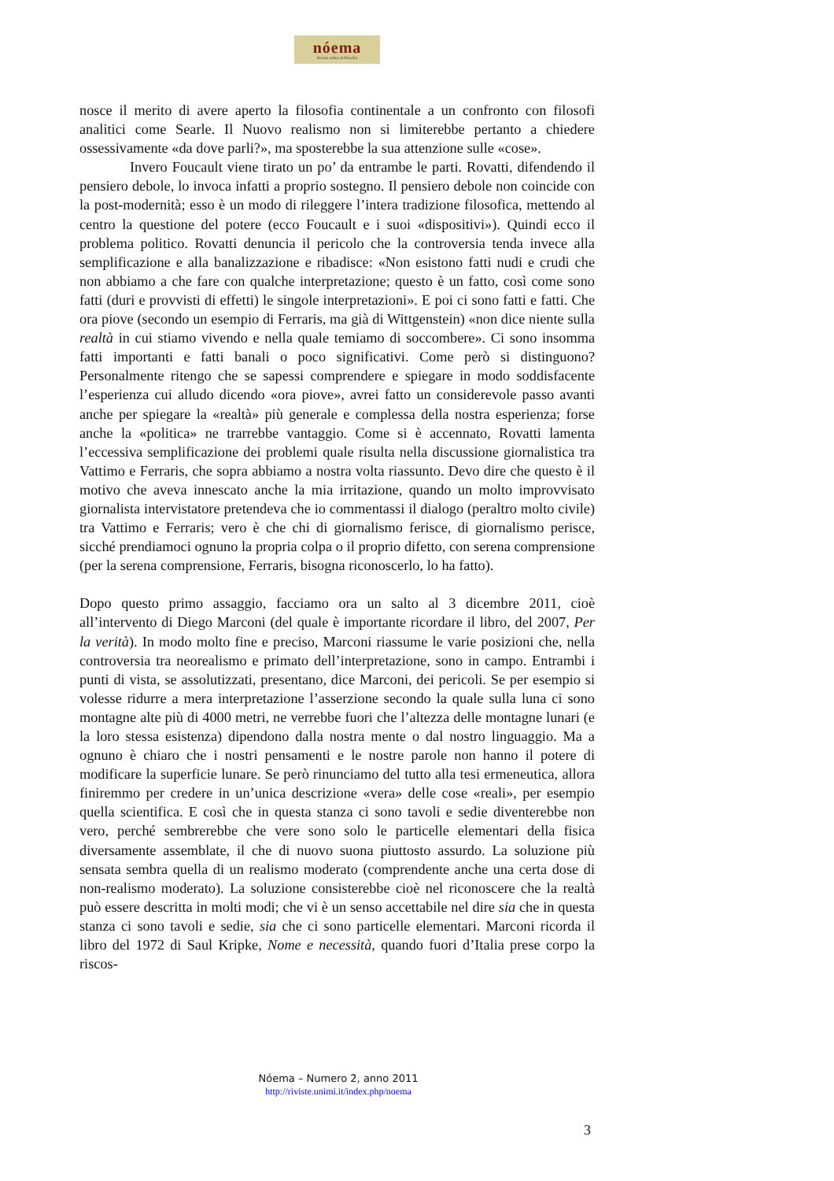nóema
Rivista online di filosofia
nosce il merito di avere aperto la filosofia continentale a un confronto con filosofi analitici come Searle. Il Nuovo realismo non si limiterebbe pertanto a chiedere ossessivamente «da dove parli?», ma sposterebbe la sua attenzione sulle «cose».
Invero Foucault viene tirato un po’ da entrambe le parti. Rovatti, difendendo il pensiero debole, lo invoca infatti a proprio sostegno. Il pensiero debole non coincide con la post-modernità; esso è un modo di rileggere l’intera tradizione filosofica, mettendo al centro la questione del potere (ecco Foucault e i suoi «dispositivi»). Quindi ecco il problema politico. Rovatti denuncia il pericolo che la controversia tenda invece alla semplificazione e alla banalizzazione e ribadisce: «Non esistono fatti nudi e crudi che non abbiamo a che fare con qualche interpretazione; questo è un fatto, così come sono fatti (duri e provvisti di effetti) le singole interpretazioni». E poi ci sono fatti e fatti. Che ora piove (secondo un esempio di Ferraris, ma già di Wittgenstein) «non dice niente sulla realtà in cui stiamo vivendo e nella quale temiamo di soccombere». Ci sono insomma fatti importanti e fatti banali o poco significativi. Come però si distinguono? Personalmente ritengo che se sapessi comprendere e spiegare in modo soddisfacente l’esperienza cui alludo dicendo «ora piove», avrei fatto un considerevole passo avanti anche per spiegare la «realtà» più generale e complessa della nostra esperienza; forse anche la «politica» ne trarrebbe vantaggio. Come si è accennato, Rovatti lamenta l’eccessiva semplificazione dei problemi quale risulta nella discussione giornalistica tra Vattimo e Ferraris, che sopra abbiamo a nostra volta riassunto. Devo dire che questo è il motivo che aveva innescato anche la mia irritazione, quando un molto improvvisato giornalista intervistatore pretendeva che io commentassi il dialogo (peraltro molto civile) tra Vattimo e Ferraris; vero è che chi di giornalismo ferisce, di giornalismo perisce, sicché prendiamoci ognuno la propria colpa o il proprio difetto, con serena comprensione (per la serena comprensione, Ferraris, bisogna riconoscerlo, lo ha fatto).
Dopo questo primo assaggio, facciamo ora un salto al 3 dicembre 2011, cioè all’intervento di Diego Marconi (del quale è importante ricordare il libro, del 2007, Per la verità). In modo molto fine e preciso, Marconi riassume le varie posizioni che, nella controversia tra neorealismo e primato dell’interpretazione, sono in campo. Entrambi i punti di vista, se assolutizzati, presentano, dice Marconi, dei pericoli. Se per esempio si volesse ridurre a mera interpretazione l’asserzione secondo la quale sulla luna ci sono montagne alte più di 4000 metri, ne verrebbe fuori che l’altezza delle montagne lunari (e la loro stessa esistenza) dipendono dalla nostra mente o dal nostro linguaggio. Ma a ognuno è chiaro che i nostri pensamenti e le nostre parole non hanno il potere di modificare la superficie lunare. Se però rinunciamo del tutto alla tesi ermeneutica, allora finiremmo per credere in un’unica descrizione «vera» delle cose «reali», per esempio quella scientifica. E così che in questa stanza ci sono tavoli e sedie diventerebbe non vero, perché sembrerebbe che vere sono solo le particelle elementari della fisica diversamente assemblate, il che di nuovo suona piuttosto assurdo. La soluzione più sensata sembra quella di un realismo moderato (comprendente anche una certa dose di non-realismo moderato). La soluzione consisterebbe cioè nel riconoscere che la realtà può essere descritta in molti modi; che vi è un senso accettabile nel dire sia che in questa stanza ci sono tavoli e sedie, sia che ci sono particelle elementari. Marconi ricorda il libro del 1972 di Saul Kripke, Nome e necessità, quando fuori d’Italia prese corpo la riscos-
Nóema – Numero 2, anno 2011
http://riviste.unimi.it/index.php/noema
3